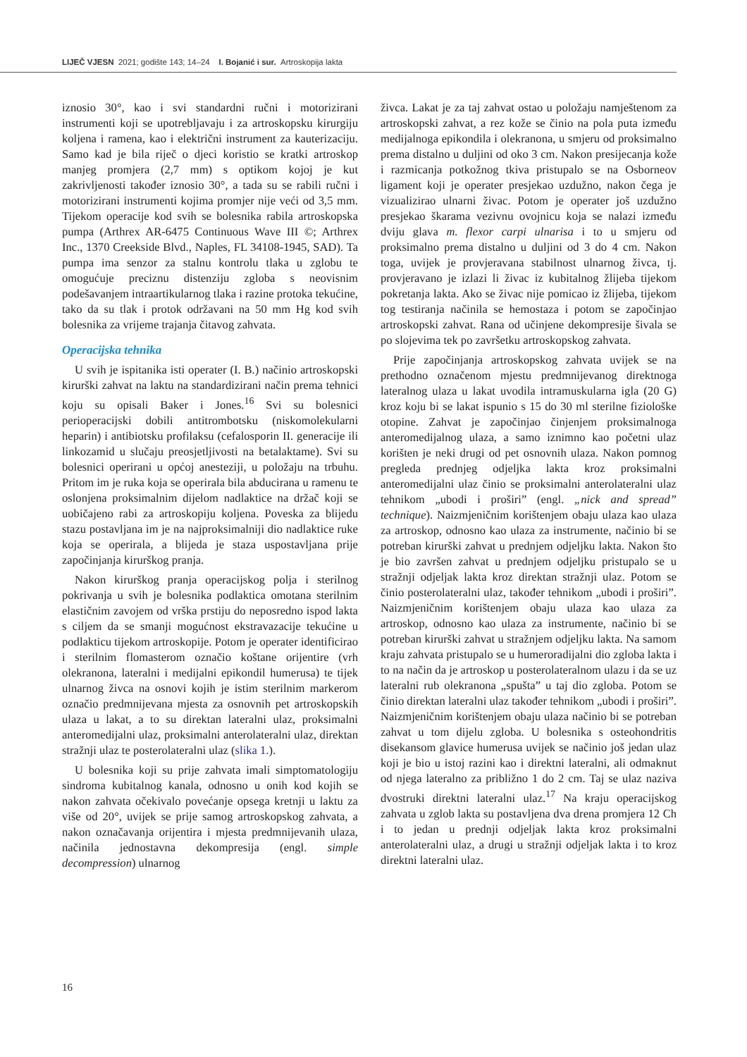LIJEČ VJESN 2021; godište 143; 14–24 I. Bojanić i sur. Artroskopija lakta
iznosio 30°, kao i svi standardni ručni i motorizirani instrumenti koji se upotrebljavaju i za artroskopsku kirurgiju koljena i ramena, kao i električni instrument za kauterizaciju. Samo kad je bila riječ o djeci koristio se kratki artroskop manjeg promjera (2,7 mm) s optikom kojoj je kut zakrivljenosti također iznosio 30°, a tada su se rabili ručni i motorizirani instrumenti kojima promjer nije veći od 3,5 mm. Tijekom operacije kod svih se bolesnika rabila artroskopska pumpa (Arthrex AR-6475 Continuous Wave III ©; Arthrex Inc., 1370 Creekside Blvd., Naples, FL 34108-1945, SAD). Ta pumpa ima senzor za stalnu kontrolu tlaka u zglobu te omogućuje preciznu distenziju zgloba s neovisnim podešavanjem intraartikularnog tlaka i razine protoka tekućine, tako da su tlak i protok održavani na 50 mm Hg kod svih bolesnika za vrijeme trajanja čitavog zahvata.
Operacijska tehnika
U svih je ispitanika isti operater (I. B.) načinio artroskopski kirurški zahvat na laktu na standardizirani način prema tehnici koju su opisali Baker i Jones.<sup>16</sup> Svi su bolesnici perioperacijski dobili antitrombotsku (niskomolekularni heparin) i antibiotsku profilaksu (cefalosporin II. generacije ili linkozamid u slučaju preosjetljivosti na betalaktame). Svi su bolesnici operirani u općoj anesteziji, u položaju na trbuhu. Pritom im je ruka koja se operirala bila abducirana u ramenu te oslonjena proksimalnim dijelom nadlaktice na držač koji se uobičajeno rabi za artroskopiju koljena. Poveska za blijedu stazu postavljana im je na najproksimalniji dio nadlaktice ruke koja se operirala, a blijeda je staza uspostavljana prije započinjanja kirurškog pranja.
Nakon kirurškog pranja operacijskog polja i sterilnog pokrivanja u svih je bolesnika podlaktica omotana sterilnim elastičnim zavojem od vrška prstiju do neposredno ispod lakta s ciljem da se smanji mogućnost ekstravazacije tekućine u podlakticu tijekom artroskopije. Potom je operater identificirao i sterilnim flomasterom označio koštane orijentire (vrh olekranona, lateralni i medijalni epikondil humerusa) te tijek ulnarnog živca na osnovi kojih je istim sterilnim markerom označio predmnijevana mjesta za osnovnih pet artroskopskih ulaza u lakat, a to su direktan lateralni ulaz, proksimalni anteromedijalni ulaz, proksimalni anterolateralni ulaz, direktan stražnji ulaz te posterolateralni ulaz (slika 1.).
U bolesnika koji su prije zahvata imali simptomatologiju sindroma kubitalnog kanala, odnosno u onih kod kojih se nakon zahvata očekivalo povećanje opsega kretnji u laktu za više od 20°, uvijek se prije samog artroskopskog zahvata, a nakon označavanja orijentira i mjesta predmnijevanih ulaza, načinila jednostavna dekompresija (engl. simple decompression) ulnarnog
živca. Lakat je za taj zahvat ostao u položaju namještenom za artroskopski zahvat, a rez kože se činio na pola puta između medijalnoga epikondila i olekranona, u smjeru od proksimalno prema distalno u duljini od oko 3 cm. Nakon presijecanja kože i razmicanja potkožnog tkiva pristupalo se na Osborneov ligament koji je operater presjekao uzdužno, nakon čega je vizualizirao ulnarni živac. Potom je operater još uzdužno presjekao škarama vezivnu ovojnicu koja se nalazi između dviju glava m. flexor carpi ulnarisa i to u smjeru od proksimalno prema distalno u duljini od 3 do 4 cm. Nakon toga, uvijek je provjeravana stabilnost ulnarnog živca, tj. provjeravano je izlazi li živac iz kubitalnog žlijeba tijekom pokretanja lakta. Ako se živac nije pomicao iz žlijeba, tijekom tog testiranja načinila se hemostaza i potom se započinjao artroskopski zahvat. Rana od učinjene dekompresije šivala se po slojevima tek po završetku artroskopskog zahvata.
Prije započinjanja artroskopskog zahvata uvijek se na prethodno označenom mjestu predmnijevanog direktnoga lateralnog ulaza u lakat uvodila intramuskularna igla (20 G) kroz koju bi se lakat ispunio s 15 do 30 ml sterilne fiziološke otopine. Zahvat je započinjao činjenjem proksimalnoga anteromedijalnog ulaza, a samo iznimno kao početni ulaz korišten je neki drugi od pet osnovnih ulaza. Nakon pomnog pregleda prednjeg odjeljka lakta kroz proksimalni anteromedijalni ulaz činio se proksimalni anterolateralni ulaz tehnikom „ubodi i proširi” (engl. „nick and spread” technique). Naizmjeničnim korištenjem obaju ulaza kao ulaza za artroskop, odnosno kao ulaza za instrumente, načinio bi se potreban kirurški zahvat u prednjem odjeljku lakta. Nakon što je bio završen zahvat u prednjem odjeljku pristupalo se u stražnji odjeljak lakta kroz direktan stražnji ulaz. Potom se činio posterolateralni ulaz, također tehnikom „ubodi i proširi”. Naizmjeničnim korištenjem obaju ulaza kao ulaza za artroskop, odnosno kao ulaza za instrumente, načinio bi se potreban kirurški zahvat u stražnjem odjeljku lakta. Na samom kraju zahvata pristupalo se u humeroradijalni dio zgloba lakta i to na način da je artroskop u posterolateralnom ulazu i da se uz lateralni rub olekranona „spušta” u taj dio zgloba. Potom se činio direktan lateralni ulaz također tehnikom „ubodi i proširi”. Naizmjeničnim korištenjem obaju ulaza načinio bi se potreban zahvat u tom dijelu zgloba. U bolesnika s osteohondritis disekansom glavice humerusa uvijek se načinio još jedan ulaz koji je bio u istoj razini kao i direktni lateralni, ali odmaknut od njega lateralno za približno 1 do 2 cm. Taj se ulaz naziva dvostruki direktni lateralni ulaz.<sup>17</sup> Na kraju operacijskog zahvata u zglob lakta su postavljena dva drena promjera 12 Ch i to jedan u prednji odjeljak lakta kroz proksimalni anterolateralni ulaz, a drugi u stražnji odjeljak lakta i to kroz direktni lateralni ulaz.
16